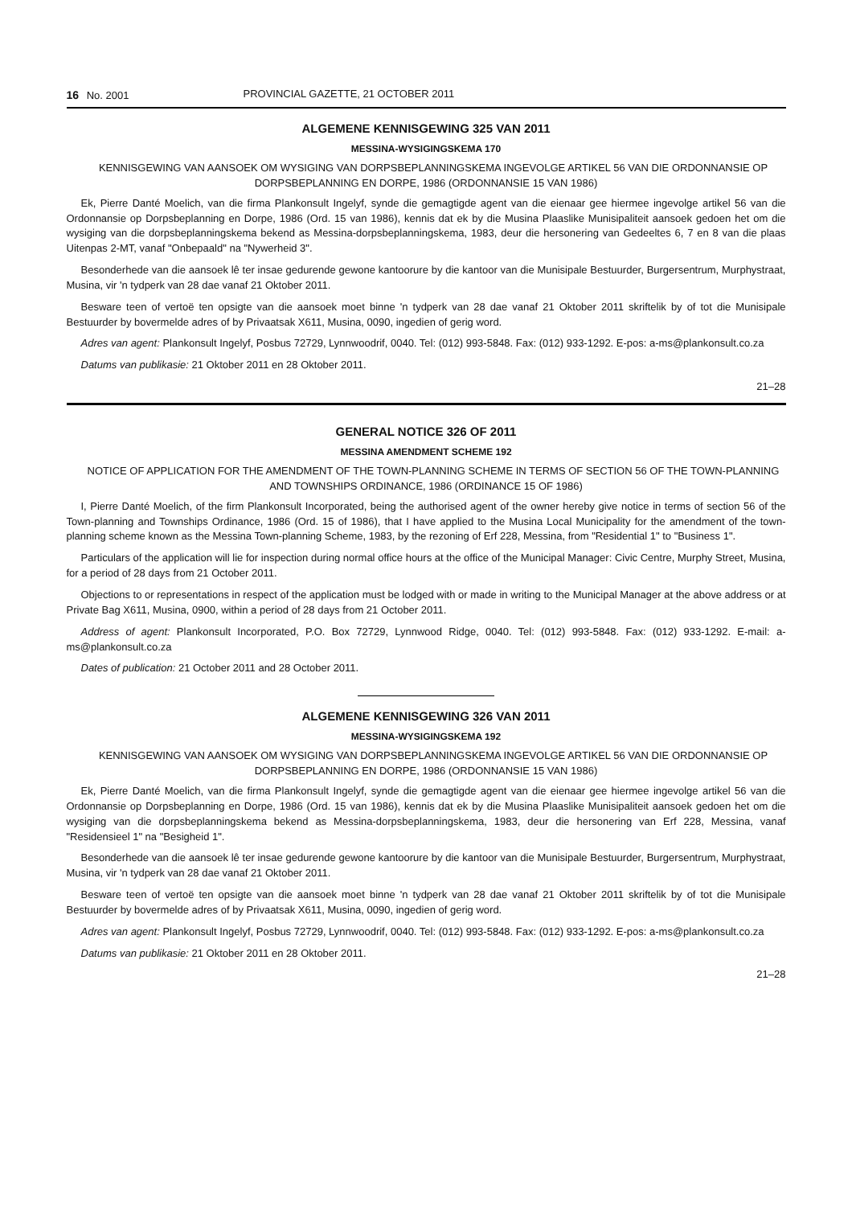16 No. 2001 PROVINCIAL GAZETTE, 21 OCTOBER 2011
ALGEMENE KENNISGEWING 325 VAN 2011
MESSINA-WYSIGINGSKEMA 170
KENNISGEWING VAN AANSOEK OM WYSIGING VAN DORPSBEPLANNINGSKEMA INGEVOLGE ARTIKEL 56 VAN DIE ORDONNANSIE OP DORPSBEPLANNING EN DORPE, 1986 (ORDONNANSIE 15 VAN 1986)
Ek, Pierre Danté Moelich, van die firma Plankonsult Ingelyf, synde die gemagtigde agent van die eienaar gee hiermee ingevolge artikel 56 van die Ordonnansie op Dorpsbeplanning en Dorpe, 1986 (Ord. 15 van 1986), kennis dat ek by die Musina Plaaslike Munisipaliteit aansoek gedoen het om die wysiging van die dorpsbeplanningskema bekend as Messina-dorpsbeplanningskema, 1983, deur die hersonering van Gedeeltes 6, 7 en 8 van die plaas Uitenpas 2-MT, vanaf "Onbepaald" na "Nywerheid 3".
Besonderhede van die aansoek lê ter insae gedurende gewone kantoorure by die kantoor van die Munisipale Bestuurder, Burgersentrum, Murphystraat, Musina, vir 'n tydperk van 28 dae vanaf 21 Oktober 2011.
Besware teen of vertoë ten opsigte van die aansoek moet binne 'n tydperk van 28 dae vanaf 21 Oktober 2011 skriftelik by of tot die Munisipale Bestuurder by bovermelde adres of by Privaatsak X611, Musina, 0090, ingedien of gerig word.
Adres van agent: Plankonsult Ingelyf, Posbus 72729, Lynnwoodrif, 0040. Tel: (012) 993-5848. Fax: (012) 933-1292. E-pos: a-ms@plankonsult.co.za
Datums van publikasie: 21 Oktober 2011 en 28 Oktober 2011.
21–28
GENERAL NOTICE 326 OF 2011
MESSINA AMENDMENT SCHEME 192
NOTICE OF APPLICATION FOR THE AMENDMENT OF THE TOWN-PLANNING SCHEME IN TERMS OF SECTION 56 OF THE TOWN-PLANNING AND TOWNSHIPS ORDINANCE, 1986 (ORDINANCE 15 OF 1986)
I, Pierre Danté Moelich, of the firm Plankonsult Incorporated, being the authorised agent of the owner hereby give notice in terms of section 56 of the Town-planning and Townships Ordinance, 1986 (Ord. 15 of 1986), that I have applied to the Musina Local Municipality for the amendment of the town-planning scheme known as the Messina Town-planning Scheme, 1983, by the rezoning of Erf 228, Messina, from "Residential 1" to "Business 1".
Particulars of the application will lie for inspection during normal office hours at the office of the Municipal Manager: Civic Centre, Murphy Street, Musina, for a period of 28 days from 21 October 2011.
Objections to or representations in respect of the application must be lodged with or made in writing to the Municipal Manager at the above address or at Private Bag X611, Musina, 0900, within a period of 28 days from 21 October 2011.
Address of agent: Plankonsult Incorporated, P.O. Box 72729, Lynnwood Ridge, 0040. Tel: (012) 993-5848. Fax: (012) 933-1292. E-mail: a-ms@plankonsult.co.za
Dates of publication: 21 October 2011 and 28 October 2011.
ALGEMENE KENNISGEWING 326 VAN 2011
MESSINA-WYSIGINGSKEMA 192
KENNISGEWING VAN AANSOEK OM WYSIGING VAN DORPSBEPLANNINGSKEMA INGEVOLGE ARTIKEL 56 VAN DIE ORDONNANSIE OP DORPSBEPLANNING EN DORPE, 1986 (ORDONNANSIE 15 VAN 1986)
Ek, Pierre Danté Moelich, van die firma Plankonsult Ingelyf, synde die gemagtigde agent van die eienaar gee hiermee ingevolge artikel 56 van die Ordonnansie op Dorpsbeplanning en Dorpe, 1986 (Ord. 15 van 1986), kennis dat ek by die Musina Plaaslike Munisipaliteit aansoek gedoen het om die wysiging van die dorpsbeplanningskema bekend as Messina-dorpsbeplanningskema, 1983, deur die hersonering van Erf 228, Messina, vanaf "Residensieel 1" na "Besigheid 1".
Besonderhede van die aansoek lê ter insae gedurende gewone kantoorure by die kantoor van die Munisipale Bestuurder, Burgersentrum, Murphystraat, Musina, vir 'n tydperk van 28 dae vanaf 21 Oktober 2011.
Besware teen of vertoë ten opsigte van die aansoek moet binne 'n tydperk van 28 dae vanaf 21 Oktober 2011 skriftelik by of tot die Munisipale Bestuurder by bovermelde adres of by Privaatsak X611, Musina, 0090, ingedien of gerig word.
Adres van agent: Plankonsult Ingelyf, Posbus 72729, Lynnwoodrif, 0040. Tel: (012) 993-5848. Fax: (012) 933-1292. E-pos: a-ms@plankonsult.co.za
Datums van publikasie: 21 Oktober 2011 en 28 Oktober 2011.
21–28